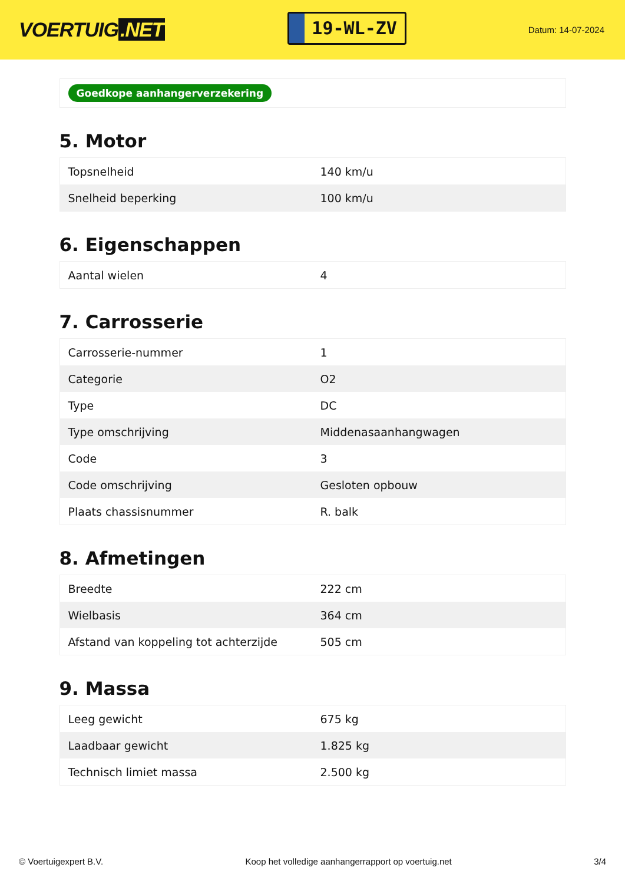VOERTUIG.NET
19-WL-ZV
Datum: 14-07-2024
Goedkope aanhangerverzekering
5. Motor
| Topsnelheid | 140 km/u |
| Snelheid beperking | 100 km/u |
6. Eigenschappen
| Aantal wielen | 4 |
7. Carrosserie
| Carrosserie-nummer | 1 |
| Categorie | O2 |
| Type | DC |
| Type omschrijving | Middenasaanhangwagen |
| Code | 3 |
| Code omschrijving | Gesloten opbouw |
| Plaats chassisnummer | R. balk |
8. Afmetingen
| Breedte | 222 cm |
| Wielbasis | 364 cm |
| Afstand van koppeling tot achterzijde | 505 cm |
9. Massa
| Leeg gewicht | 675 kg |
| Laadbaar gewicht | 1.825 kg |
| Technisch limiet massa | 2.500 kg |
© Voertuigexpert B.V. Koop het volledige aanhangerrapport op voertuig.net 3/4